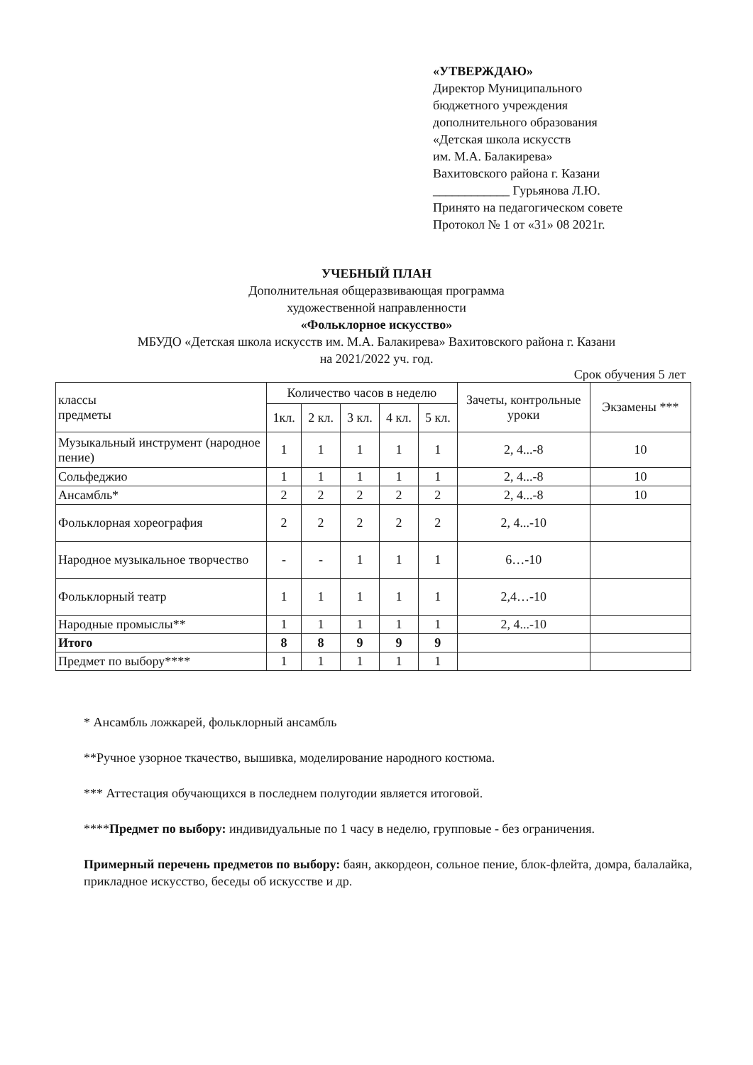«УТВЕРЖДАЮ»
Директор Муниципального
бюджетного учреждения
дополнительного образования
«Детская школа искусств
им. М.А. Балакирева»
Вахитовского района г. Казани
____________ Гурьянова Л.Ю.
Принято на педагогическом совете
Протокол № 1 от «31» 08 2021г.
УЧЕБНЫЙ ПЛАН
Дополнительная общеразвивающая программа
художественной направленности
«Фольклорное искусство»
МБУДО «Детская школа искусств им. М.А. Балакирева» Вахитовского района г. Казани
на 2021/2022 уч. год.
Срок обучения 5 лет
| классы предметы | Количество часов в неделю | | | | | Зачеты, контрольные уроки | Экзамены *** |
| --- | --- | --- | --- | --- | --- | --- | --- |
| | 1кл. | 2 кл. | 3 кл. | 4 кл. | 5 кл. | | |
| Музыкальный инструмент (народное пение) | 1 | 1 | 1 | 1 | 1 | 2, 4...-8 | 10 |
| Сольфеджио | 1 | 1 | 1 | 1 | 1 | 2, 4...-8 | 10 |
| Ансамбль* | 2 | 2 | 2 | 2 | 2 | 2, 4...-8 | 10 |
| Фольклорная хореография | 2 | 2 | 2 | 2 | 2 | 2, 4...-10 | |
| Народное музыкальное творчество | - | - | 1 | 1 | 1 | 6…-10 | |
| Фольклорный театр | 1 | 1 | 1 | 1 | 1 | 2,4…-10 | |
| Народные промыслы** | 1 | 1 | 1 | 1 | 1 | 2, 4...-10 | |
| Итого | 8 | 8 | 9 | 9 | 9 | | |
| Предмет по выбору**** | 1 | 1 | 1 | 1 | 1 | | |
* Ансамбль ложкарей, фольклорный ансамбль
**Ручное узорное ткачество, вышивка, моделирование народного костюма.
*** Аттестация обучающихся в последнем полугодии является итоговой.
****Предмет по выбору: индивидуальные по 1 часу в неделю, групповые - без ограничения.
Примерный перечень предметов по выбору: баян, аккордеон, сольное пение, блок-флейта, домра, балалайка, прикладное искусство, беседы об искусстве и др.